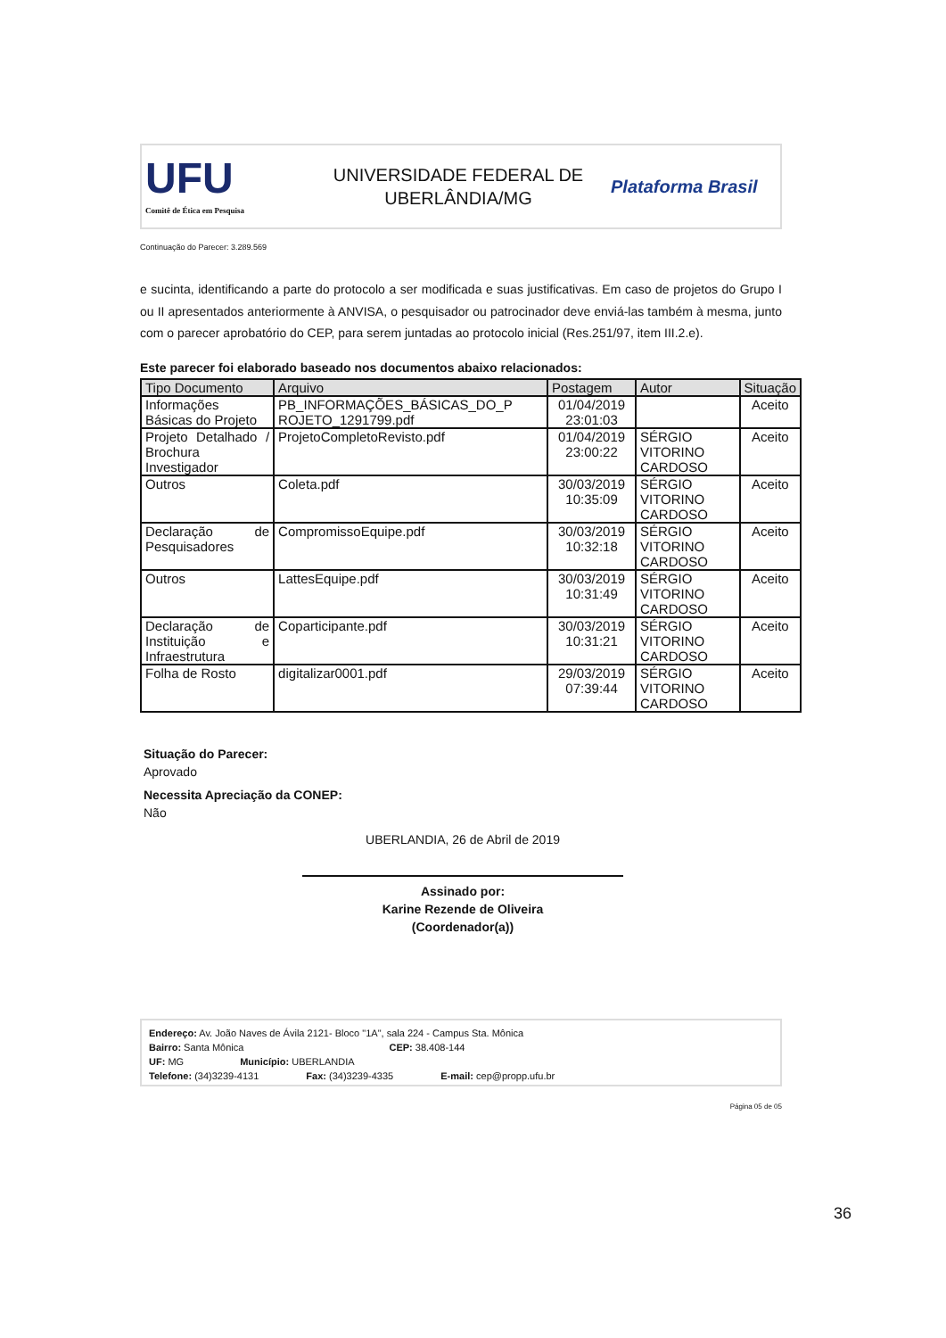UFU
Comitê de Ética em Pesquisa
UNIVERSIDADE FEDERAL DE
UBERLÂNDIA/MG
Plataforma Brasil
Continuação do Parecer: 3.289.569
e sucinta, identificando a parte do protocolo a ser modificada e suas justificativas. Em caso de projetos do Grupo I ou II apresentados anteriormente à ANVISA, o pesquisador ou patrocinador deve enviá-las também à mesma, junto com o parecer aprobatório do CEP, para serem juntadas ao protocolo inicial (Res.251/97, item III.2.e).
Este parecer foi elaborado baseado nos documentos abaixo relacionados:
| Tipo Documento | Arquivo | Postagem | Autor | Situação |
| --- | --- | --- | --- | --- |
| Informações Básicas do Projeto | PB_INFORMAÇÕES_BÁSICAS_DO_P ROJETO_1291799.pdf | 01/04/2019 23:01:03 | | Aceito |
| Projeto Detalhado / Brochura Investigador | ProjetoCompletoRevisto.pdf | 01/04/2019 23:00:22 | SÉRGIO VITORINO CARDOSO | Aceito |
| Outros | Coleta.pdf | 30/03/2019 10:35:09 | SÉRGIO VITORINO CARDOSO | Aceito |
| Declaração de Pesquisadores | CompromissoEquipe.pdf | 30/03/2019 10:32:18 | SÉRGIO VITORINO CARDOSO | Aceito |
| Outros | LattesEquipe.pdf | 30/03/2019 10:31:49 | SÉRGIO VITORINO CARDOSO | Aceito |
| Declaração de Instituição e Infraestrutura | Coparticipante.pdf | 30/03/2019 10:31:21 | SÉRGIO VITORINO CARDOSO | Aceito |
| Folha de Rosto | digitalizar0001.pdf | 29/03/2019 07:39:44 | SÉRGIO VITORINO CARDOSO | Aceito |
Situação do Parecer:
Aprovado
Necessita Apreciação da CONEP:
Não
UBERLANDIA, 26 de Abril de 2019
Assinado por:
Karine Rezende de Oliveira
(Coordenador(a))
Endereço: Av. João Naves de Ávila 2121- Bloco "1A", sala 224 - Campus Sta. Mônica
Bairro: Santa Mônica CEP: 38.408-144
UF: MG Município: UBERLANDIA
Telefone: (34)3239-4131 Fax: (34)3239-4335 E-mail: cep@propp.ufu.br
Página 05 de 05
36